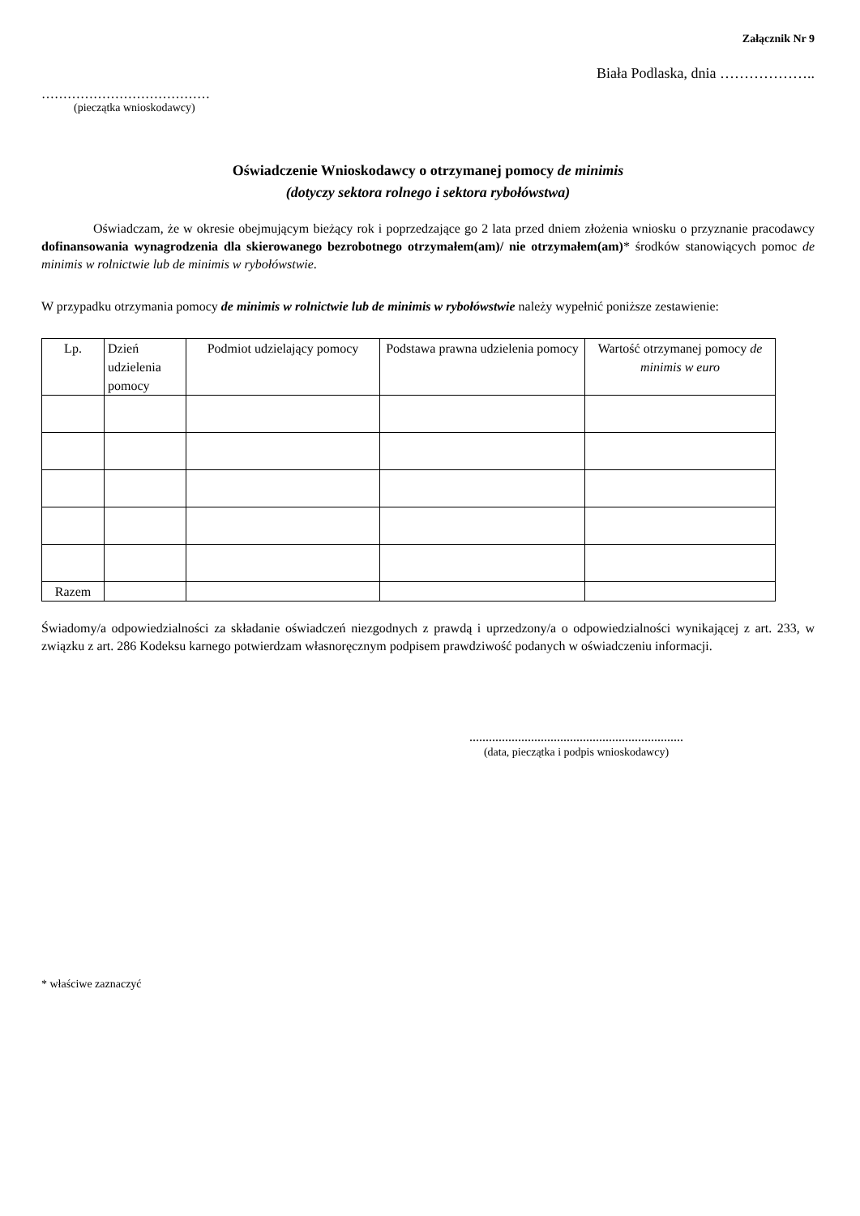Załącznik Nr 9
Biała Podlaska, dnia ………………..
…………………………………
(pieczątka wnioskodawcy)
Oświadczenie Wnioskodawcy o otrzymanej pomocy de minimis
(dotyczy sektora rolnego i sektora rybołówstwa)
Oświadczam, że w okresie obejmującym bieżący rok i poprzedzające go 2 lata przed dniem złożenia wniosku o przyznanie pracodawcy dofinansowania wynagrodzenia dla skierowanego bezrobotnego otrzymałem(am)/ nie otrzymałem(am)* środków stanowiących pomoc de minimis w rolnictwie lub de minimis w rybołówstwie.
W przypadku otrzymania pomocy de minimis w rolnictwie lub de minimis w rybołówstwie należy wypełnić poniższe zestawienie:
| Lp. | Dzień udzielenia pomocy | Podmiot udzielający pomocy | Podstawa prawna udzielenia pomocy | Wartość otrzymanej pomocy de minimis w euro |
| --- | --- | --- | --- | --- |
| Razem | | | | |
Świadomy/a odpowiedzialności za składanie oświadczeń niezgodnych z prawdą i uprzedzony/a o odpowiedzialności wynikającej z art. 233, w związku z art. 286 Kodeksu karnego potwierdzam własnoręcznym podpisem prawdziwość podanych w oświadczeniu informacji.
..................................................................
(data, pieczątka i podpis wnioskodawcy)
* właściwe zaznaczyć